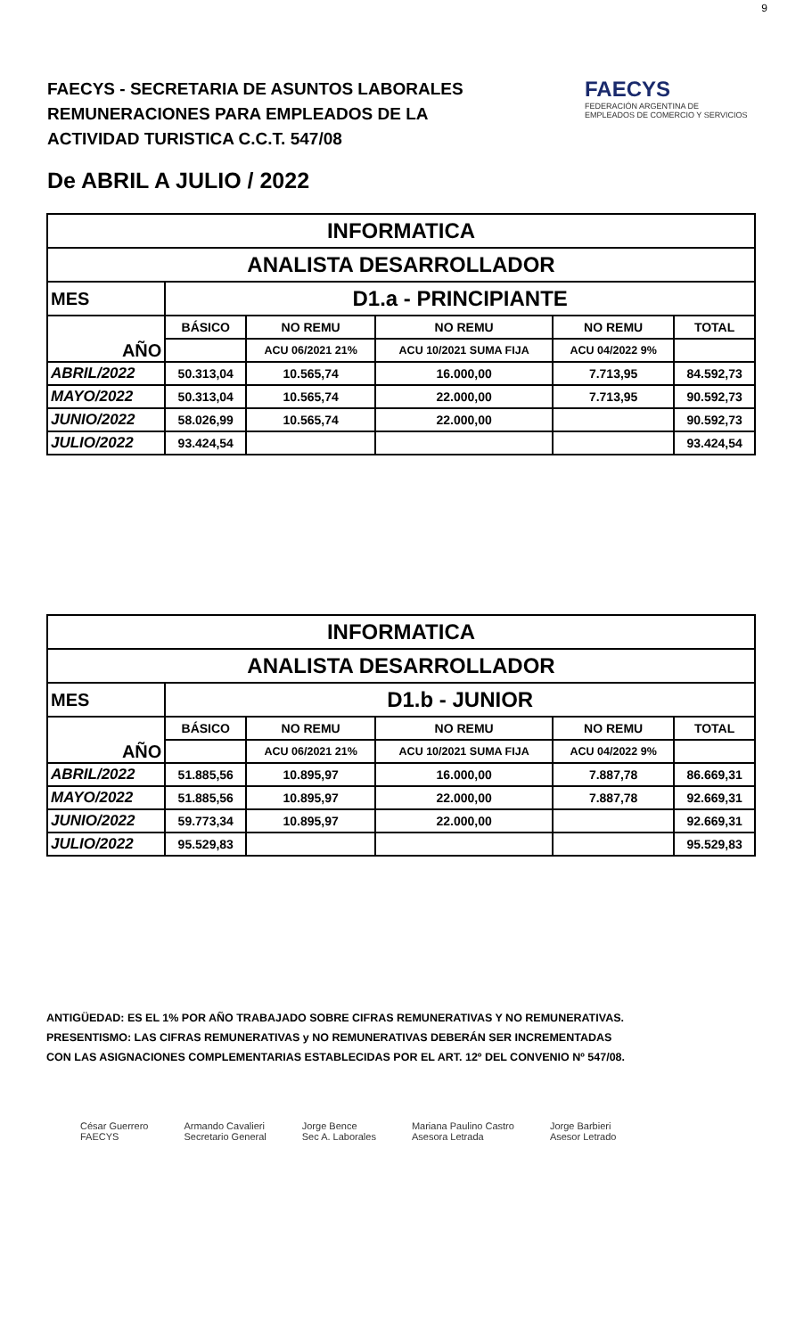9
FAECYS - SECRETARIA DE ASUNTOS LABORALES
REMUNERACIONES PARA EMPLEADOS DE LA
ACTIVIDAD TURISTICA C.C.T. 547/08
FAECYS
FEDERACIÓN ARGENTINA DE EMPLEADOS DE COMERCIO Y SERVICIOS
De ABRIL A JULIO / 2022
| INFORMATICA | | | | | |
| ANALISTA DESARROLLADOR | | | | | |
| MES | D1.a - PRINCIPIANTE | | | | |
| AÑO | BÁSICO | NO REMU | NO REMU | NO REMU | TOTAL |
| | | ACU 06/2021 21% | ACU 10/2021 SUMA FIJA | ACU 04/2022 9% | |
| ABRIL/2022 | 50.313,04 | 10.565,74 | 16.000,00 | 7.713,95 | 84.592,73 |
| MAYO/2022 | 50.313,04 | 10.565,74 | 22.000,00 | 7.713,95 | 90.592,73 |
| JUNIO/2022 | 58.026,99 | 10.565,74 | 22.000,00 | | 90.592,73 |
| JULIO/2022 | 93.424,54 | | | | 93.424,54 |
| INFORMATICA | | | | | |
| ANALISTA DESARROLLADOR | | | | | |
| MES | D1.b - JUNIOR | | | | |
| AÑO | BÁSICO | NO REMU | NO REMU | NO REMU | TOTAL |
| | | ACU 06/2021 21% | ACU 10/2021 SUMA FIJA | ACU 04/2022 9% | |
| ABRIL/2022 | 51.885,56 | 10.895,97 | 16.000,00 | 7.887,78 | 86.669,31 |
| MAYO/2022 | 51.885,56 | 10.895,97 | 22.000,00 | 7.887,78 | 92.669,31 |
| JUNIO/2022 | 59.773,34 | 10.895,97 | 22.000,00 | | 92.669,31 |
| JULIO/2022 | 95.529,83 | | | | 95.529,83 |
ANTIGÜEDAD: ES EL 1% POR AÑO TRABAJADO SOBRE CIFRAS REMUNERATIVAS Y NO REMUNERATIVAS.
PRESENTISMO: LAS CIFRAS REMUNERATIVAS y NO REMUNERATIVAS DEBERÁN SER INCREMENTADAS
CON LAS ASIGNACIONES COMPLEMENTARIAS ESTABLECIDAS POR EL ART. 12º DEL CONVENIO Nº 547/08.
César Guerrero
FAECYS
Armando Cavalieri
Secretario General
Jorge Bence
Sec A. Laborales
Mariana Paulino Castro
Asesora Letrada
Jorge Barbieri
Asesor Letrado